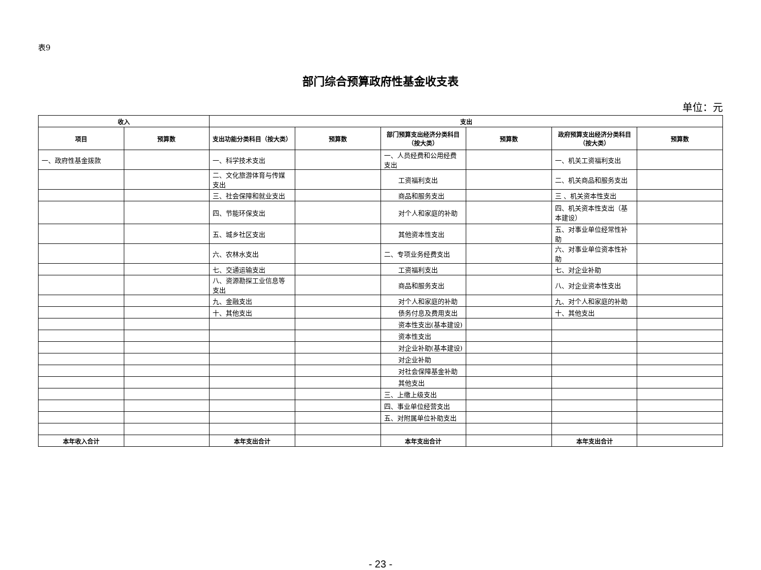表9
部门综合预算政府性基金收支表
单位：元
| 收入 | | 支出 | | | | | |
| --- | --- | --- | --- | --- | --- | --- | --- |
| 项目 | 预算数 | 支出功能分类科目（按大类） | 预算数 | 部门预算支出经济分类科目（按大类） | 预算数 | 政府预算支出经济分类科目（按大类） | 预算数 |
| 一、政府性基金拨款 | | 一、科学技术支出 | | 一、人员经费和公用经费支出 | | 一、机关工资福利支出 | |
| | | 二、文化旅游体育与传媒支出 | | 工资福利支出 | | 二、机关商品和服务支出 | |
| | | 三、社会保障和就业支出 | | 商品和服务支出 | | 三 、机关资本性支出 | |
| | | 四、节能环保支出 | | 对个人和家庭的补助 | | 四、机关资本性支出（基本建设） | |
| | | 五、城乡社区支出 | | 其他资本性支出 | | 五、对事业单位经常性补助 | |
| | | 六、农林水支出 | | 二、专项业务经费支出 | | 六、对事业单位资本性补助 | |
| | | 七、交通运输支出 | | 工资福利支出 | | 七、对企业补助 | |
| | | 八、资源勘探工业信息等支出 | | 商品和服务支出 | | 八、对企业资本性支出 | |
| | | 九、金融支出 | | 对个人和家庭的补助 | | 九、对个人和家庭的补助 | |
| | | 十、其他支出 | | 债务付息及费用支出 | | 十、其他支出 | |
| | | | | 资本性支出(基本建设) | | | |
| | | | | 资本性支出 | | | |
| | | | | 对企业补助(基本建设) | | | |
| | | | | 对企业补助 | | | |
| | | | | 对社会保障基金补助 | | | |
| | | | | 其他支出 | | | |
| | | | | 三、上缴上级支出 | | | |
| | | | | 四、事业单位经营支出 | | | |
| | | | | 五、对附属单位补助支出 | | | |
| 本年收入合计 | | 本年支出合计 | | 本年支出合计 | | 本年支出合计 | |
- 23 -